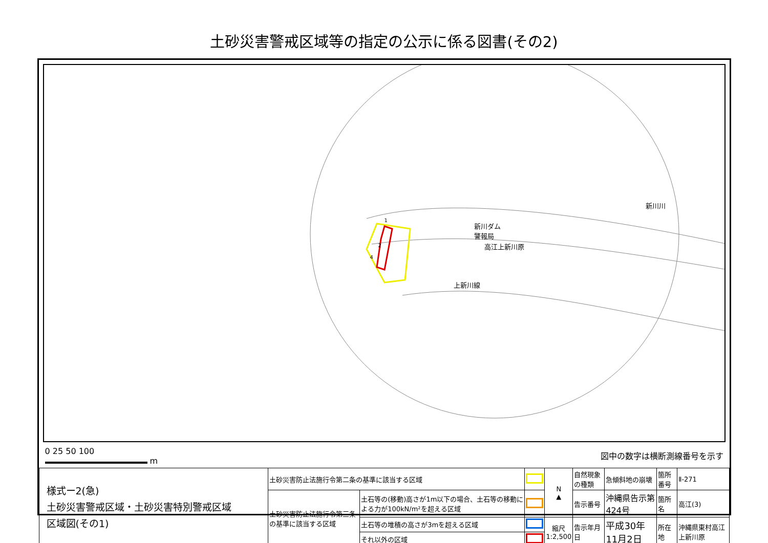土砂災害警戒区域等の指定の公示に係る図書(その2)
新川ダム
警報局
新川川
高江上新川原
上新川線
1
2
4
0 25 50 100
m
図中の数字は横断測線番号を示す
| 様式ー2(急) 土砂災害警戒区域・土砂災害特別警戒区域 区域図(その1) | 土砂災害防止法施行令第二条の基準に該当する区域 | | | N ▲ | 自然現象の種類 | 急傾斜地の崩壊 | 箇所番号 | Ⅱ-271 |
| | 土砂災害防止法施行令第三条の基準に該当する区域 | 土石等の(移動)高さが1m以下の場合、土石等の移動による力が100kN/m²を超える区域 | | | 告示番号 | 沖縄県告示第424号 | 箇所名 | 高江(3) |
| | | 土石等の堆積の高さが3mを超える区域 | | 縮尺 1:2,500 | 告示年月日 | 平成30年11月2日 | 所在地 | 沖縄県東村高江上新川原 |
| | | それ以外の区域 | | | | | | |